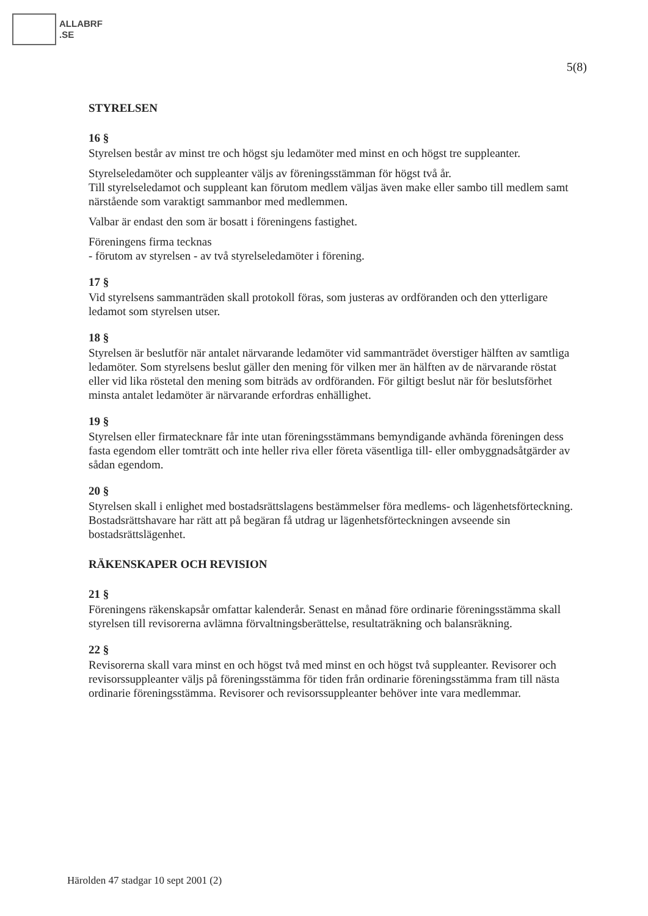ALLABRF
.SE
5(8)
STYRELSEN
16 §
Styrelsen består av minst tre och högst sju ledamöter med minst en och högst tre suppleanter.
Styrelseledamöter och suppleanter väljs av föreningsstämman för högst två år.
Till styrelseledamot och suppleant kan förutom medlem väljas även make eller sambo till medlem samt närstående som varaktigt sammanbor med medlemmen.
Valbar är endast den som är bosatt i föreningens fastighet.
Föreningens firma tecknas
- förutom av styrelsen - av två styrelseledamöter i förening.
17 §
Vid styrelsens sammanträden skall protokoll föras, som justeras av ordföranden och den ytterligare ledamot som styrelsen utser.
18 §
Styrelsen är beslutför när antalet närvarande ledamöter vid sammanträdet överstiger hälften av samtliga ledamöter. Som styrelsens beslut gäller den mening för vilken mer än hälften av de närvarande röstat eller vid lika röstetal den mening som biträds av ordföranden. För giltigt beslut när för beslutsförhet minsta antalet ledamöter är närvarande erfordras enhällighet.
19 §
Styrelsen eller firmatecknare får inte utan föreningsstämmans bemyndigande avhända föreningen dess fasta egendom eller tomträtt och inte heller riva eller företa väsentliga till- eller ombyggnadsåtgärder av sådan egendom.
20 §
Styrelsen skall i enlighet med bostadsrättslagens bestämmelser föra medlems- och lägenhetsförteckning. Bostadsrättshavare har rätt att på begäran få utdrag ur lägenhetsförteckningen avseende sin bostadsrättslägenhet.
RÄKENSKAPER OCH REVISION
21 §
Föreningens räkenskapsår omfattar kalenderår. Senast en månad före ordinarie föreningsstämma skall styrelsen till revisorerna avlämna förvaltningsberättelse, resultaträkning och balansräkning.
22 §
Revisorerna skall vara minst en och högst två med minst en och högst två suppleanter. Revisorer och revisorssuppleanter väljs på föreningsstämma för tiden från ordinarie föreningsstämma fram till nästa ordinarie föreningsstämma. Revisorer och revisorssuppleanter behöver inte vara medlemmar.
Härolden 47 stadgar 10 sept 2001 (2)